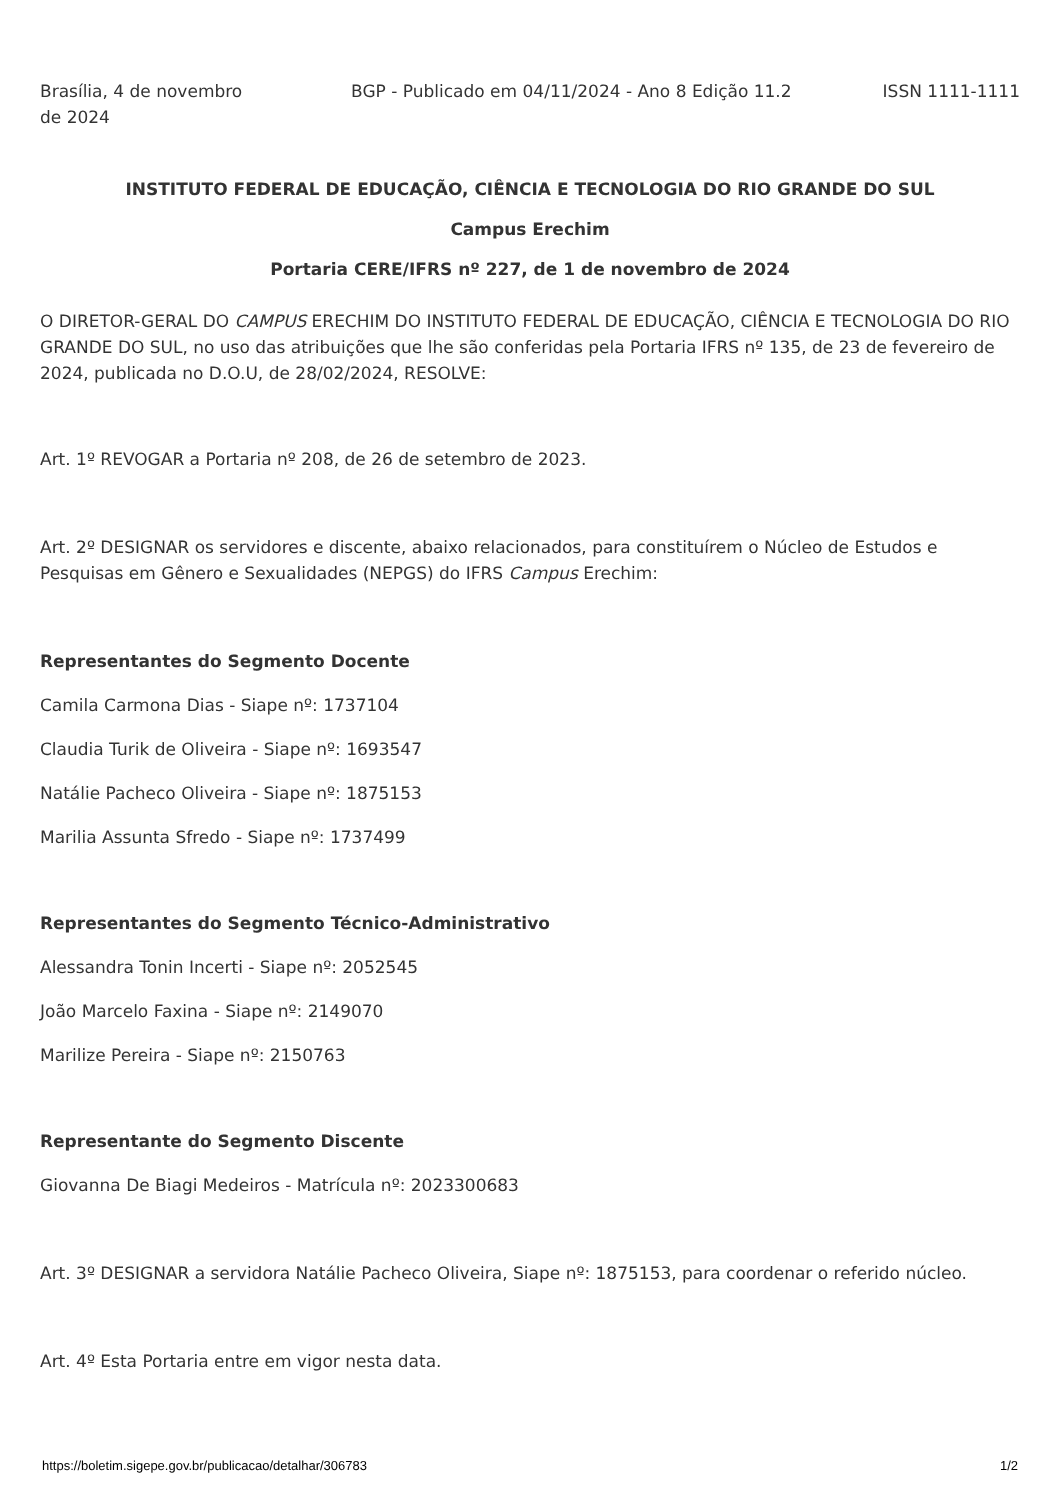Brasília, 4 de novembro de 2024
BGP - Publicado em 04/11/2024 - Ano 8 Edição 11.2
ISSN 1111-1111
INSTITUTO FEDERAL DE EDUCAÇÃO, CIÊNCIA E TECNOLOGIA DO RIO GRANDE DO SUL
Campus Erechim
Portaria CERE/IFRS nº 227, de 1 de novembro de 2024
O DIRETOR-GERAL DO CAMPUS ERECHIM DO INSTITUTO FEDERAL DE EDUCAÇÃO, CIÊNCIA E TECNOLOGIA DO RIO GRANDE DO SUL, no uso das atribuições que lhe são conferidas pela Portaria IFRS nº 135, de 23 de fevereiro de 2024, publicada no D.O.U, de 28/02/2024, RESOLVE:
Art. 1º REVOGAR a Portaria nº 208, de 26 de setembro de 2023.
Art. 2º DESIGNAR os servidores e discente, abaixo relacionados, para constituírem o Núcleo de Estudos e Pesquisas em Gênero e Sexualidades (NEPGS) do IFRS Campus Erechim:
Representantes do Segmento Docente
Camila Carmona Dias - Siape nº: 1737104
Claudia Turik de Oliveira - Siape nº: 1693547
Natálie Pacheco Oliveira - Siape nº: 1875153
Marilia Assunta Sfredo - Siape nº: 1737499
Representantes do Segmento Técnico-Administrativo
Alessandra Tonin Incerti - Siape nº: 2052545
João Marcelo Faxina - Siape nº: 2149070
Marilize Pereira - Siape nº: 2150763
Representante do Segmento Discente
Giovanna De Biagi Medeiros - Matrícula nº: 2023300683
Art. 3º DESIGNAR a servidora Natálie Pacheco Oliveira, Siape nº: 1875153, para coordenar o referido núcleo.
Art. 4º Esta Portaria entre em vigor nesta data.
https://boletim.sigepe.gov.br/publicacao/detalhar/306783 1/2